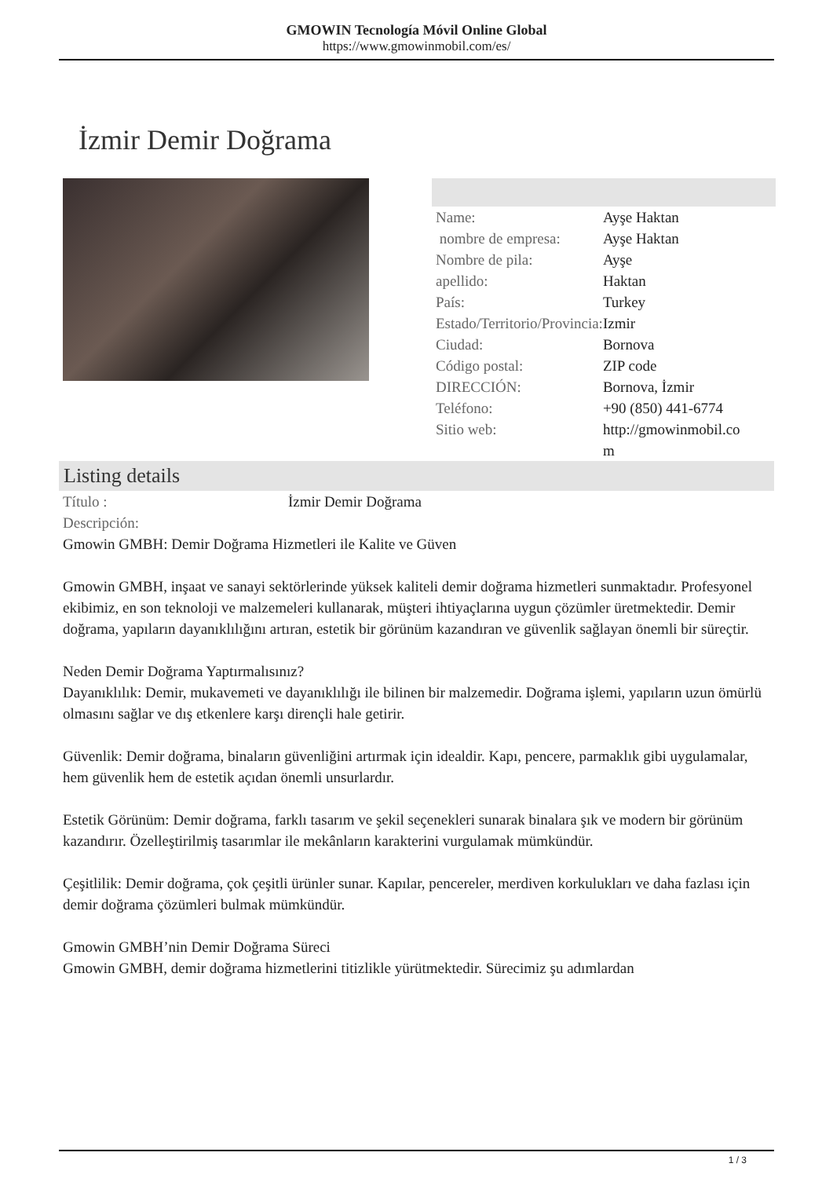GMOWIN Tecnología Móvil Online Global
https://www.gmowinmobil.com/es/
İzmir Demir Doğrama
| Name: | Ayşe Haktan |
| nombre de empresa: | Ayşe Haktan |
| Nombre de pila: | Ayşe |
| apellido: | Haktan |
| País: | Turkey |
| Estado/Territorio/Provincia: | Izmir |
| Ciudad: | Bornova |
| Código postal: | ZIP code |
| DIRECCIÓN: | Bornova, İzmir |
| Teléfono: | +90 (850) 441-6774 |
| Sitio web: | http://gmowinmobil.co m |
Listing details
Título : İzmir Demir Doğrama
Descripción:
Gmowin GMBH: Demir Doğrama Hizmetleri ile Kalite ve Güven
Gmowin GMBH, inşaat ve sanayi sektörlerinde yüksek kaliteli demir doğrama hizmetleri sunmaktadır. Profesyonel ekibimiz, en son teknoloji ve malzemeleri kullanarak, müşteri ihtiyaçlarına uygun çözümler üretmektedir. Demir doğrama, yapıların dayanıklılığını artıran, estetik bir görünüm kazandıran ve güvenlik sağlayan önemli bir süreçtir.
Neden Demir Doğrama Yaptırmalısınız?
Dayanıklılık: Demir, mukavemeti ve dayanıklılığı ile bilinen bir malzemedir. Doğrama işlemi, yapıların uzun ömürlü olmasını sağlar ve dış etkenlere karşı dirençli hale getirir.
Güvenlik: Demir doğrama, binaların güvenliğini artırmak için idealdir. Kapı, pencere, parmaklık gibi uygulamalar, hem güvenlik hem de estetik açıdan önemli unsurlardır.
Estetik Görünüm: Demir doğrama, farklı tasarım ve şekil seçenekleri sunarak binalara şık ve modern bir görünüm kazandırır. Özelleştirilmiş tasarımlar ile mekânların karakterini vurgulamak mümkündür.
Çeşitlilik: Demir doğrama, çok çeşitli ürünler sunar. Kapılar, pencereler, merdiven korkulukları ve daha fazlası için demir doğrama çözümleri bulmak mümkündür.
Gmowin GMBH’nin Demir Doğrama Süreci
Gmowin GMBH, demir doğrama hizmetlerini titizlikle yürütmektedir. Sürecimiz şu adımlardan
1 / 3